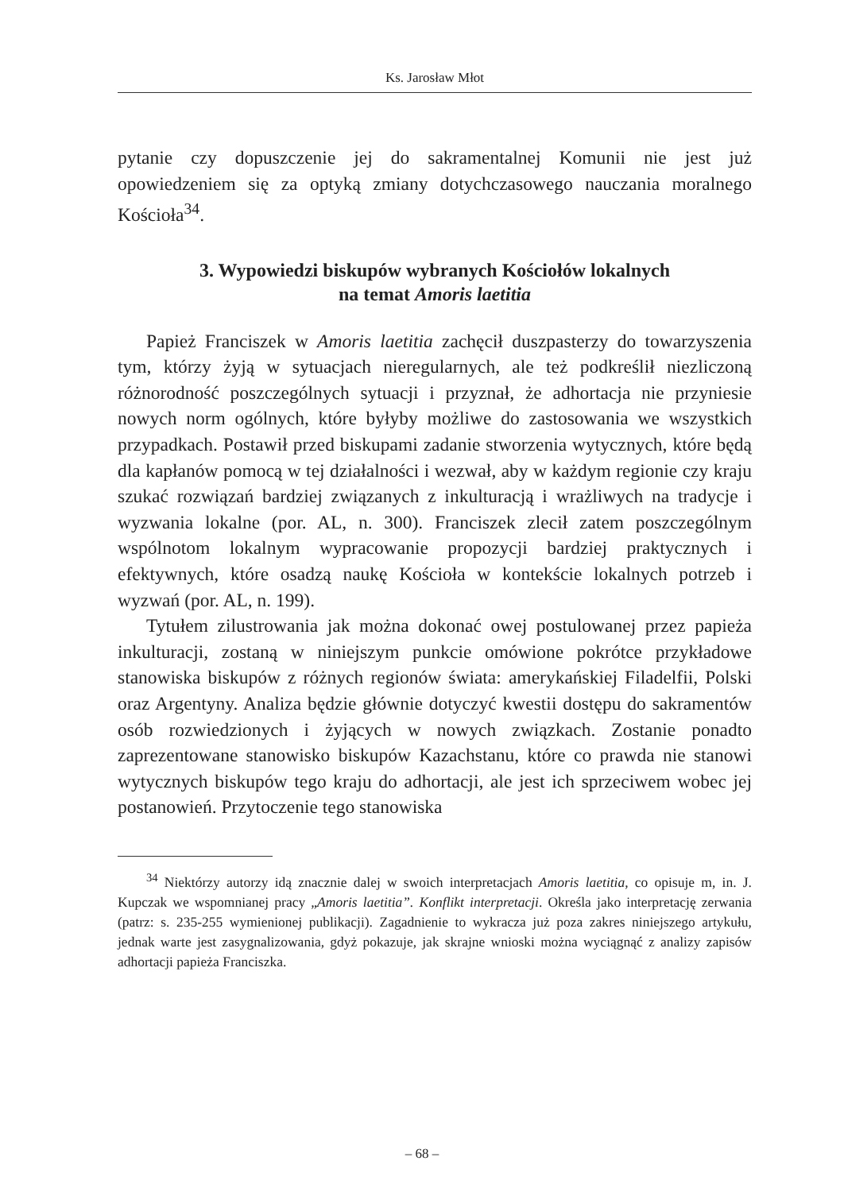Ks. Jarosław Młot
pytanie czy dopuszczenie jej do sakramentalnej Komunii nie jest już opowiedzeniem się za optyką zmiany dotychczasowego nauczania moralnego Kościoła<sup>34</sup>.
3. Wypowiedzi biskupów wybranych Kościołów lokalnych
na temat Amoris laetitia
Papież Franciszek w Amoris laetitia zachęcił duszpasterzy do towarzyszenia tym, którzy żyją w sytuacjach nieregularnych, ale też podkreślił niezliczoną różnorodność poszczególnych sytuacji i przyznał, że adhortacja nie przyniesie nowych norm ogólnych, które byłyby możliwe do zastosowania we wszystkich przypadkach. Postawił przed biskupami zadanie stworzenia wytycznych, które będą dla kapłanów pomocą w tej działalności i wezwał, aby w każdym regionie czy kraju szukać rozwiązań bardziej związanych z inkulturacją i wrażliwych na tradycje i wyzwania lokalne (por. AL, n. 300). Franciszek zlecił zatem poszczególnym wspólnotom lokalnym wypracowanie propozycji bardziej praktycznych i efektywnych, które osadzą naukę Kościoła w kontekście lokalnych potrzeb i wyzwań (por. AL, n. 199).
Tytułem zilustrowania jak można dokonać owej postulowanej przez papieża inkulturacji, zostaną w niniejszym punkcie omówione pokrótce przykładowe stanowiska biskupów z różnych regionów świata: amerykańskiej Filadelfii, Polski oraz Argentyny. Analiza będzie głównie dotyczyć kwestii dostępu do sakramentów osób rozwiedzionych i żyjących w nowych związkach. Zostanie ponadto zaprezentowane stanowisko biskupów Kazachstanu, które co prawda nie stanowi wytycznych biskupów tego kraju do adhortacji, ale jest ich sprzeciwem wobec jej postanowień. Przytoczenie tego stanowiska
<sup>34</sup> Niektórzy autorzy idą znacznie dalej w swoich interpretacjach Amoris laetitia, co opisuje m, in. J. Kupczak we wspomnianej pracy „Amoris laetitia”. Konflikt interpretacji. Określa jako interpretację zerwania (patrz: s. 235-255 wymienionej publikacji). Zagadnienie to wykracza już poza zakres niniejszego artykułu, jednak warte jest zasygnalizowania, gdyż pokazuje, jak skrajne wnioski można wyciągnąć z analizy zapisów adhortacji papieża Franciszka.
– 68 –